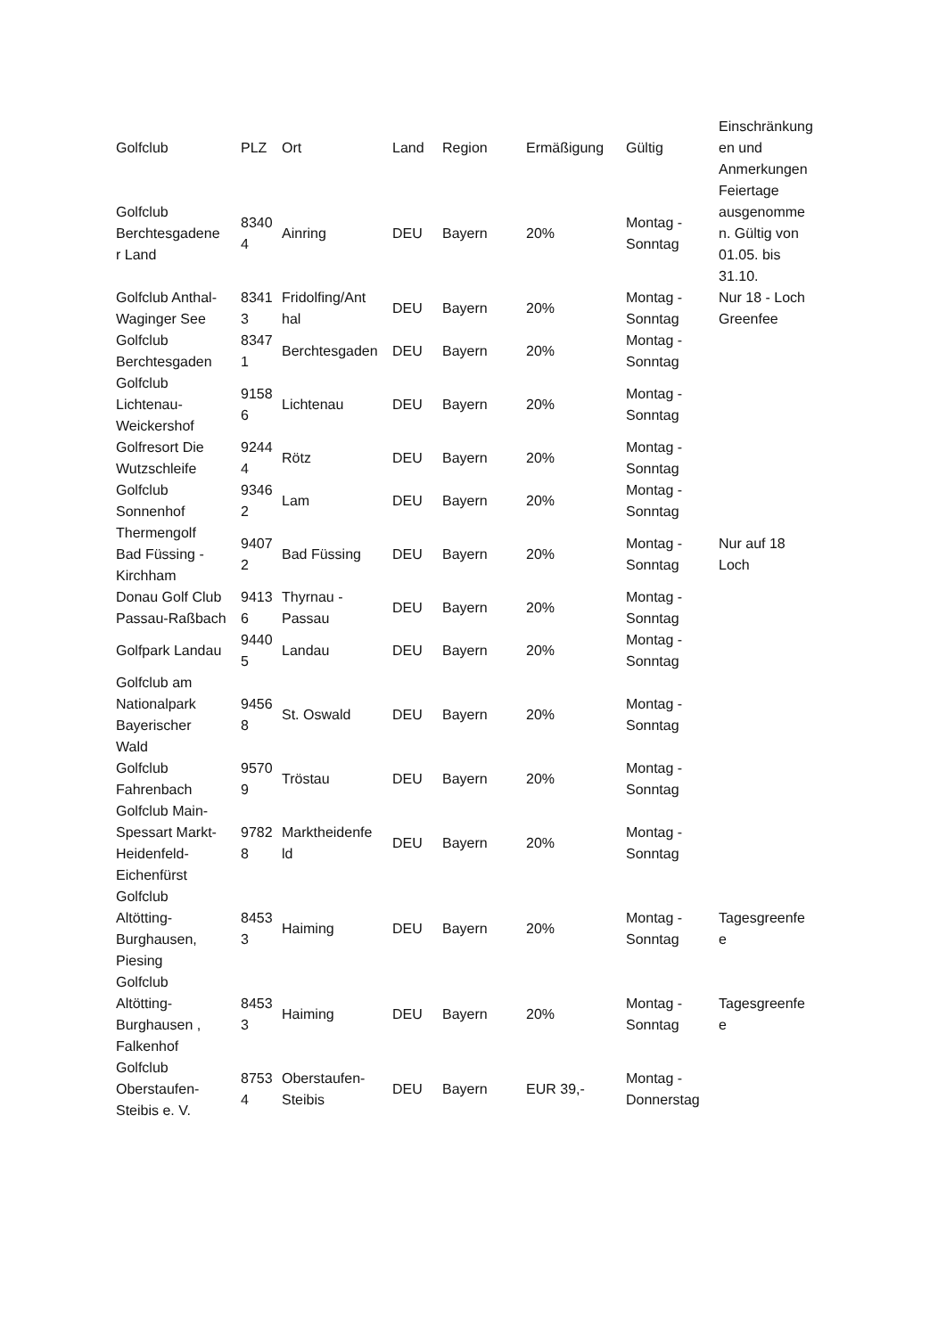| Golfclub | PLZ | Ort | Land | Region | Ermäßigung | Gültig | Einschränkung en und Anmerkungen |
| --- | --- | --- | --- | --- | --- | --- | --- |
| Golfclub Berchtesgadene r Land | 8340 4 | Ainring | DEU | Bayern | 20% | Montag - Sonntag | Feiertage ausgenomme n. Gültig von 01.05. bis 31.10. |
| Golfclub Anthal- Waginger See | 8341 3 | Fridolfing/Ant hal | DEU | Bayern | 20% | Montag - Sonntag | Nur 18 - Loch Greenfee |
| Golfclub Berchtesgaden | 8347 1 | Berchtesgaden | DEU | Bayern | 20% | Montag - Sonntag | |
| Golfclub Lichtenau- Weickershof | 9158 6 | Lichtenau | DEU | Bayern | 20% | Montag - Sonntag | |
| Golfresort Die Wutzschleife | 9244 4 | Rötz | DEU | Bayern | 20% | Montag - Sonntag | |
| Golfclub Sonnenhof | 9346 2 | Lam | DEU | Bayern | 20% | Montag - Sonntag | |
| Thermengolf Bad Füssing - Kirchham | 9407 2 | Bad Füssing | DEU | Bayern | 20% | Montag - Sonntag | Nur auf 18 Loch |
| Donau Golf Club Passau-Raßbach | 9413 6 | Thyrnau - Passau | DEU | Bayern | 20% | Montag - Sonntag | |
| Golfpark Landau | 9440 5 | Landau | DEU | Bayern | 20% | Montag - Sonntag | |
| Golfclub am Nationalpark Bayerischer Wald | 9456 8 | St. Oswald | DEU | Bayern | 20% | Montag - Sonntag | |
| Golfclub Fahrenbach | 9570 9 | Tröstau | DEU | Bayern | 20% | Montag - Sonntag | |
| Golfclub Main- Spessart Markt- Heidenfeld- Eichenfürst | 9782 8 | Marktheidenfe ld | DEU | Bayern | 20% | Montag - Sonntag | |
| Golfclub Altötting- Burghausen, Piesing | 8453 3 | Haiming | DEU | Bayern | 20% | Montag - Sonntag | Tagesgreenfe e |
| Golfclub Altötting- Burghausen , Falkenhof | 8453 3 | Haiming | DEU | Bayern | 20% | Montag - Sonntag | Tagesgreenfe e |
| Golfclub Oberstaufen- Steibis e. V. | 8753 4 | Oberstaufen- Steibis | DEU | Bayern | EUR 39,- | Montag - Donnerstag | |